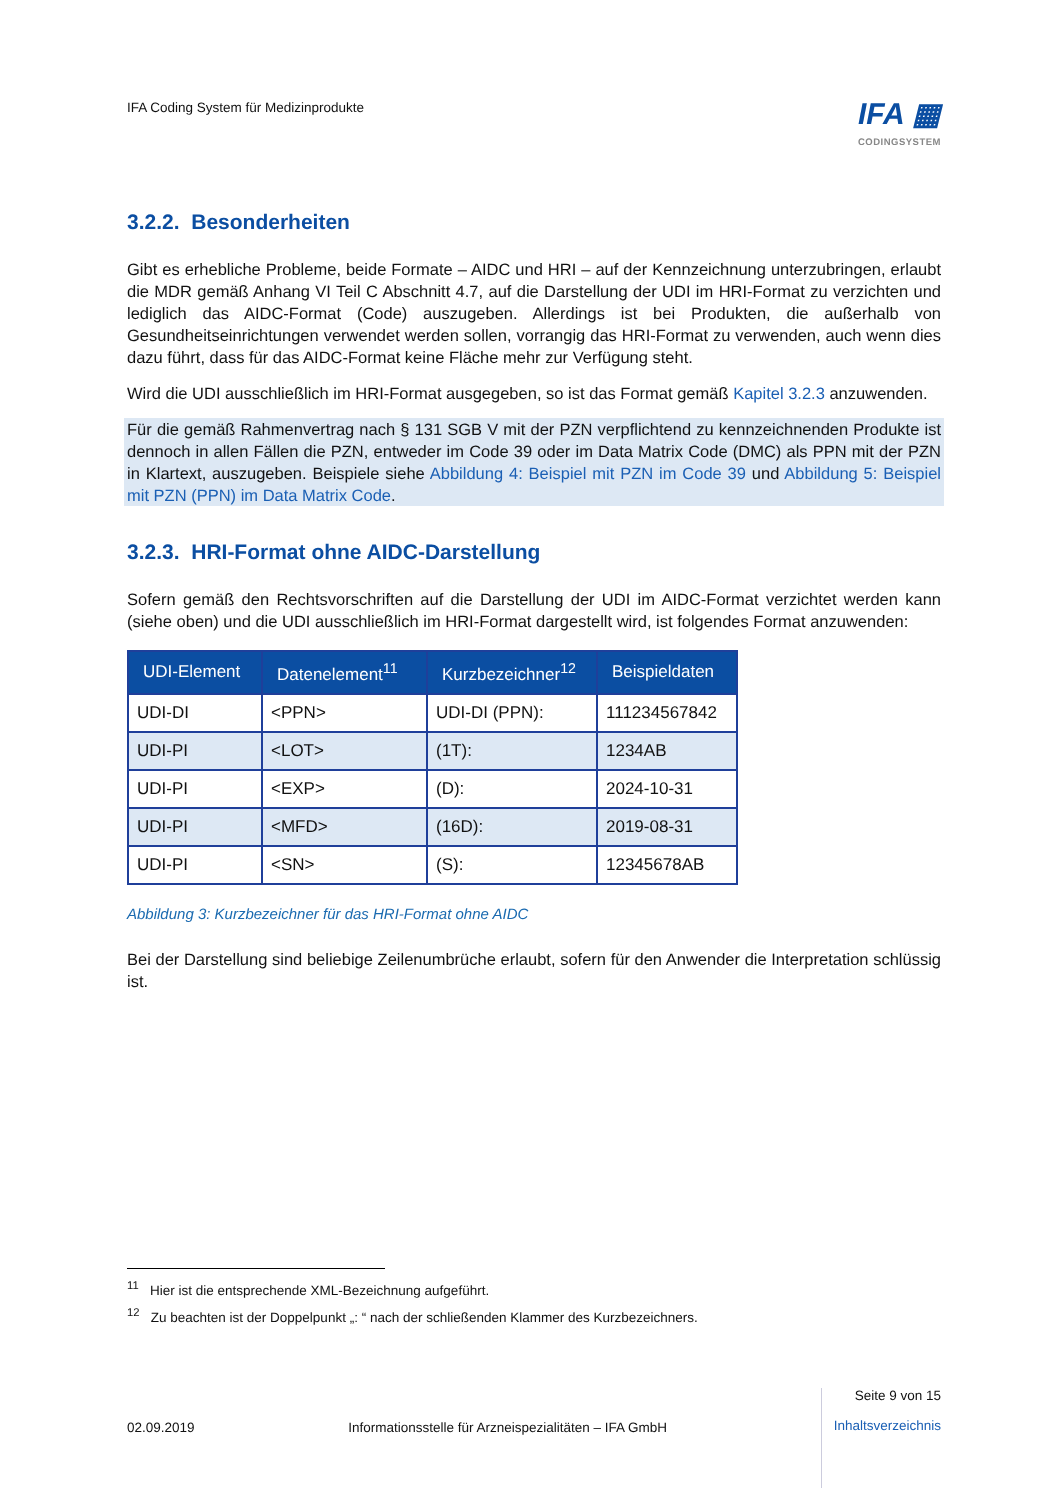IFA Coding System für Medizinprodukte
IFA ▦
CODINGSYSTEM
3.2.2. Besonderheiten
Gibt es erhebliche Probleme, beide Formate – AIDC und HRI – auf der Kennzeichnung unterzubringen, erlaubt die MDR gemäß Anhang VI Teil C Abschnitt 4.7, auf die Darstellung der UDI im HRI-Format zu verzichten und lediglich das AIDC-Format (Code) auszugeben. Allerdings ist bei Produkten, die außerhalb von Gesundheitseinrichtungen verwendet werden sollen, vorrangig das HRI-Format zu verwenden, auch wenn dies dazu führt, dass für das AIDC-Format keine Fläche mehr zur Verfügung steht.
Wird die UDI ausschließlich im HRI-Format ausgegeben, so ist das Format gemäß Kapitel 3.2.3 anzuwenden.
Für die gemäß Rahmenvertrag nach § 131 SGB V mit der PZN verpflichtend zu kennzeichnenden Produkte ist dennoch in allen Fällen die PZN, entweder im Code 39 oder im Data Matrix Code (DMC) als PPN mit der PZN in Klartext, auszugeben. Beispiele siehe Abbildung 4: Beispiel mit PZN im Code 39 und Abbildung 5: Beispiel mit PZN (PPN) im Data Matrix Code.
3.2.3. HRI-Format ohne AIDC-Darstellung
Sofern gemäß den Rechtsvorschriften auf die Darstellung der UDI im AIDC-Format verzichtet werden kann (siehe oben) und die UDI ausschließlich im HRI-Format dargestellt wird, ist folgendes Format anzuwenden:
| UDI-Element | Datenelement<sup>11</sup> | Kurzbezeichner<sup>12</sup> | Beispieldaten |
| --- | --- | --- | --- |
| UDI-DI | <PPN> | UDI-DI (PPN): | 111234567842 |
| UDI-PI | <LOT> | (1T): | 1234AB |
| UDI-PI | <EXP> | (D): | 2024-10-31 |
| UDI-PI | <MFD> | (16D): | 2019-08-31 |
| UDI-PI | <SN> | (S): | 12345678AB |
Abbildung 3: Kurzbezeichner für das HRI-Format ohne AIDC
Bei der Darstellung sind beliebige Zeilenumbrüche erlaubt, sofern für den Anwender die Interpretation schlüssig ist.
<sup>11</sup> Hier ist die entsprechende XML-Bezeichnung aufgeführt.
<sup>12</sup> Zu beachten ist der Doppelpunkt „: “ nach der schließenden Klammer des Kurzbezeichners.
02.09.2019 Informationsstelle für Arzneispezialitäten – IFA GmbH
Seite 9 von 15
Inhaltsverzeichnis